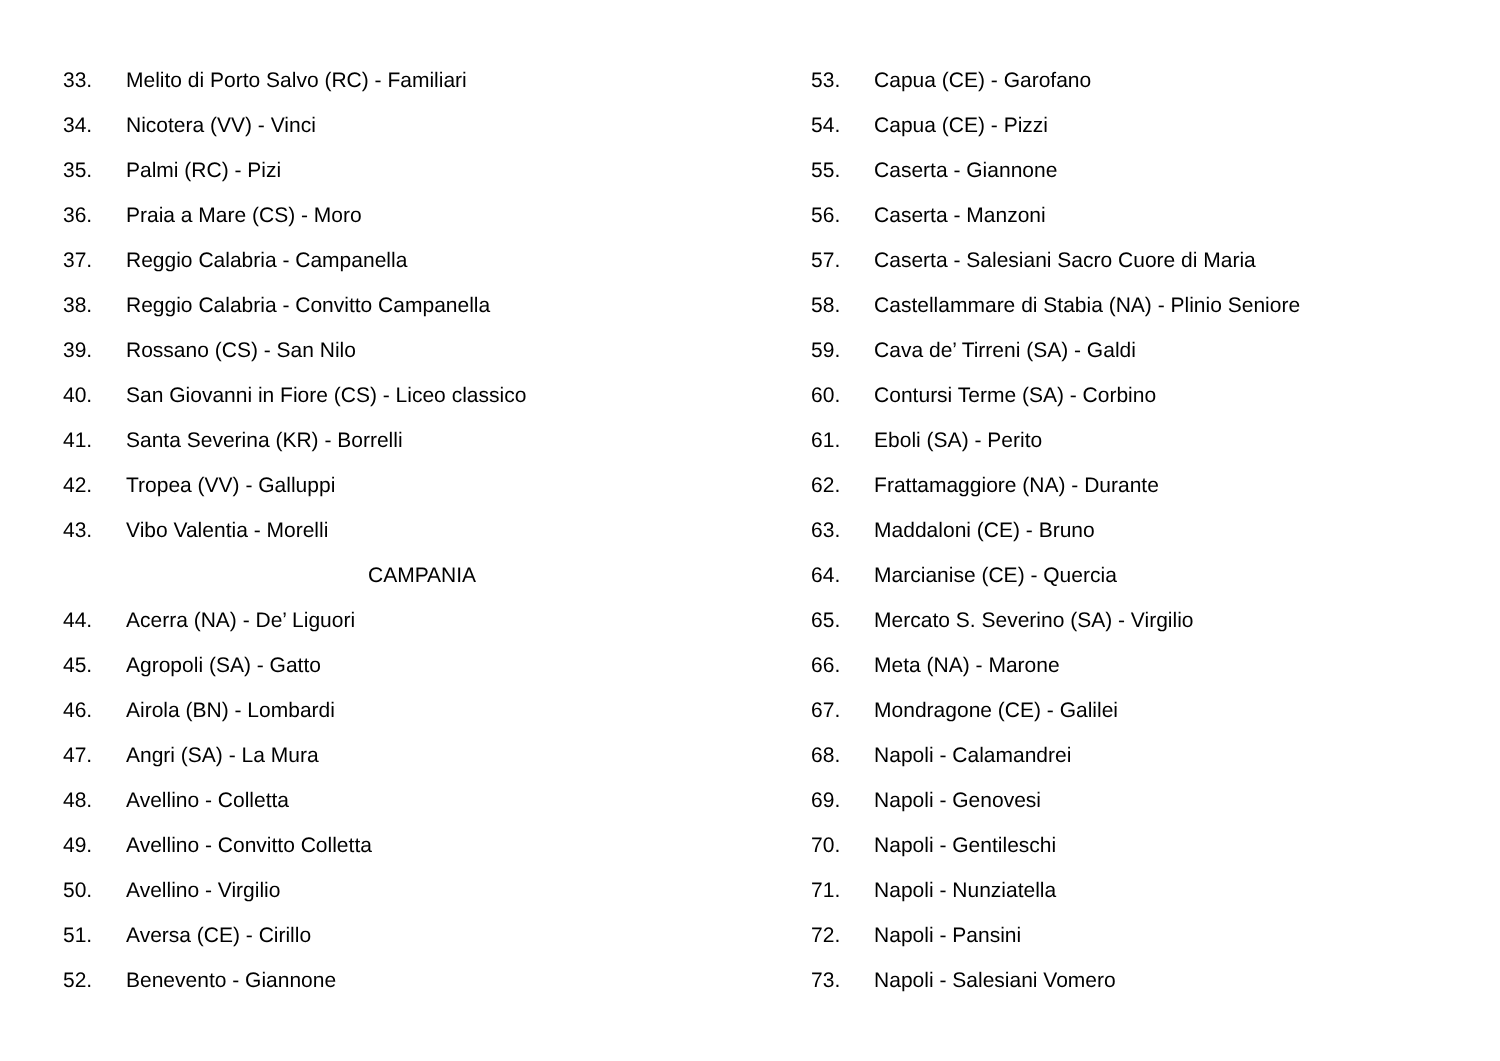33. Melito di Porto Salvo (RC) - Familiari
34. Nicotera (VV) - Vinci
35. Palmi (RC) - Pizi
36. Praia a Mare (CS) - Moro
37. Reggio Calabria - Campanella
38. Reggio Calabria - Convitto Campanella
39. Rossano (CS) - San Nilo
40. San Giovanni in Fiore (CS) - Liceo classico
41. Santa Severina (KR) - Borrelli
42. Tropea (VV) - Galluppi
43. Vibo Valentia - Morelli
CAMPANIA
44. Acerra (NA) - De’ Liguori
45. Agropoli (SA) - Gatto
46. Airola (BN) - Lombardi
47. Angri (SA) - La Mura
48. Avellino - Colletta
49. Avellino - Convitto Colletta
50. Avellino - Virgilio
51. Aversa (CE) - Cirillo
52. Benevento - Giannone
53. Capua (CE) - Garofano
54. Capua (CE) - Pizzi
55. Caserta - Giannone
56. Caserta - Manzoni
57. Caserta - Salesiani Sacro Cuore di Maria
58. Castellammare di Stabia (NA) - Plinio Seniore
59. Cava de’ Tirreni (SA) - Galdi
60. Contursi Terme (SA) - Corbino
61. Eboli (SA) - Perito
62. Frattamaggiore (NA) - Durante
63. Maddaloni (CE) - Bruno
64. Marcianise (CE) - Quercia
65. Mercato S. Severino (SA) - Virgilio
66. Meta (NA) - Marone
67. Mondragone (CE) - Galilei
68. Napoli - Calamandrei
69. Napoli - Genovesi
70. Napoli - Gentileschi
71. Napoli - Nunziatella
72. Napoli - Pansini
73. Napoli - Salesiani Vomero